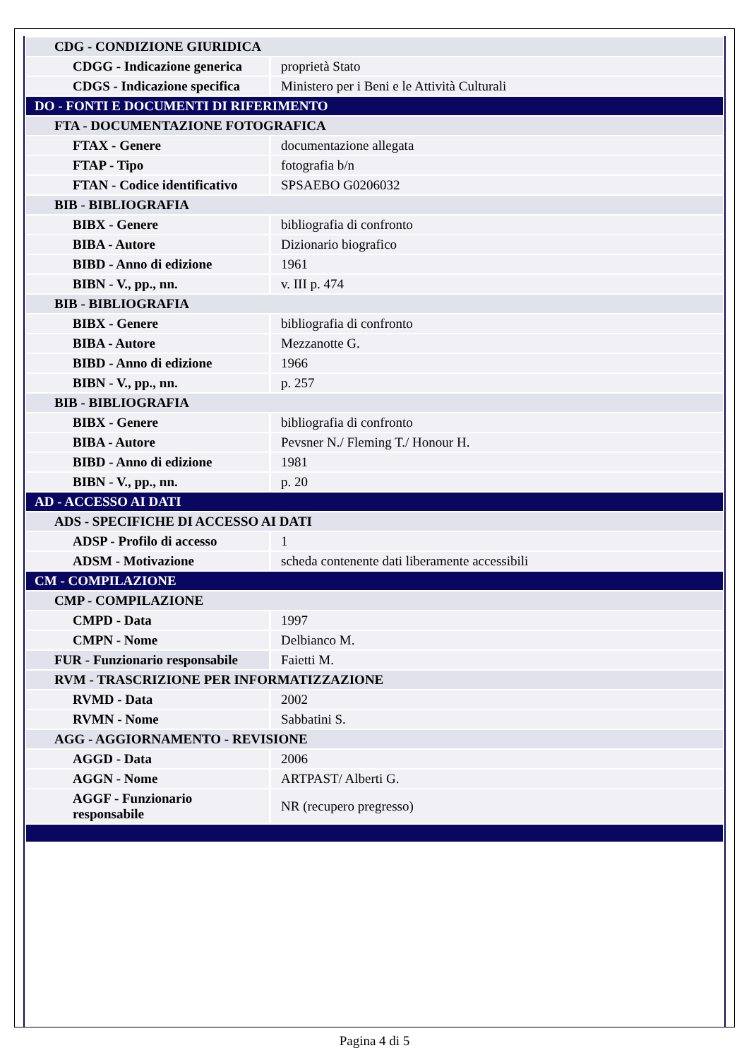| CDG - CONDIZIONE GIURIDICA | |
| CDGG - Indicazione generica | proprietà Stato |
| CDGS - Indicazione specifica | Ministero per i Beni e le Attività Culturali |
| DO - FONTI E DOCUMENTI DI RIFERIMENTO | |
| FTA - DOCUMENTAZIONE FOTOGRAFICA | |
| FTAX - Genere | documentazione allegata |
| FTAP - Tipo | fotografia b/n |
| FTAN - Codice identificativo | SPSAEBO G0206032 |
| BIB - BIBLIOGRAFIA | |
| BIBX - Genere | bibliografia di confronto |
| BIBA - Autore | Dizionario biografico |
| BIBD - Anno di edizione | 1961 |
| BIBN - V., pp., nn. | v. III p. 474 |
| BIB - BIBLIOGRAFIA | |
| BIBX - Genere | bibliografia di confronto |
| BIBA - Autore | Mezzanotte G. |
| BIBD - Anno di edizione | 1966 |
| BIBN - V., pp., nn. | p. 257 |
| BIB - BIBLIOGRAFIA | |
| BIBX - Genere | bibliografia di confronto |
| BIBA - Autore | Pevsner N./ Fleming T./ Honour H. |
| BIBD - Anno di edizione | 1981 |
| BIBN - V., pp., nn. | p. 20 |
| AD - ACCESSO AI DATI | |
| ADS - SPECIFICHE DI ACCESSO AI DATI | |
| ADSP - Profilo di accesso | 1 |
| ADSM - Motivazione | scheda contenente dati liberamente accessibili |
| CM - COMPILAZIONE | |
| CMP - COMPILAZIONE | |
| CMPD - Data | 1997 |
| CMPN - Nome | Delbianco M. |
| FUR - Funzionario responsabile | Faietti M. |
| RVM - TRASCRIZIONE PER INFORMATIZZAZIONE | |
| RVMD - Data | 2002 |
| RVMN - Nome | Sabbatini S. |
| AGG - AGGIORNAMENTO - REVISIONE | |
| AGGD - Data | 2006 |
| AGGN - Nome | ARTPAST/ Alberti G. |
| AGGF - Funzionario responsabile | NR (recupero pregresso) |
Pagina 4 di 5